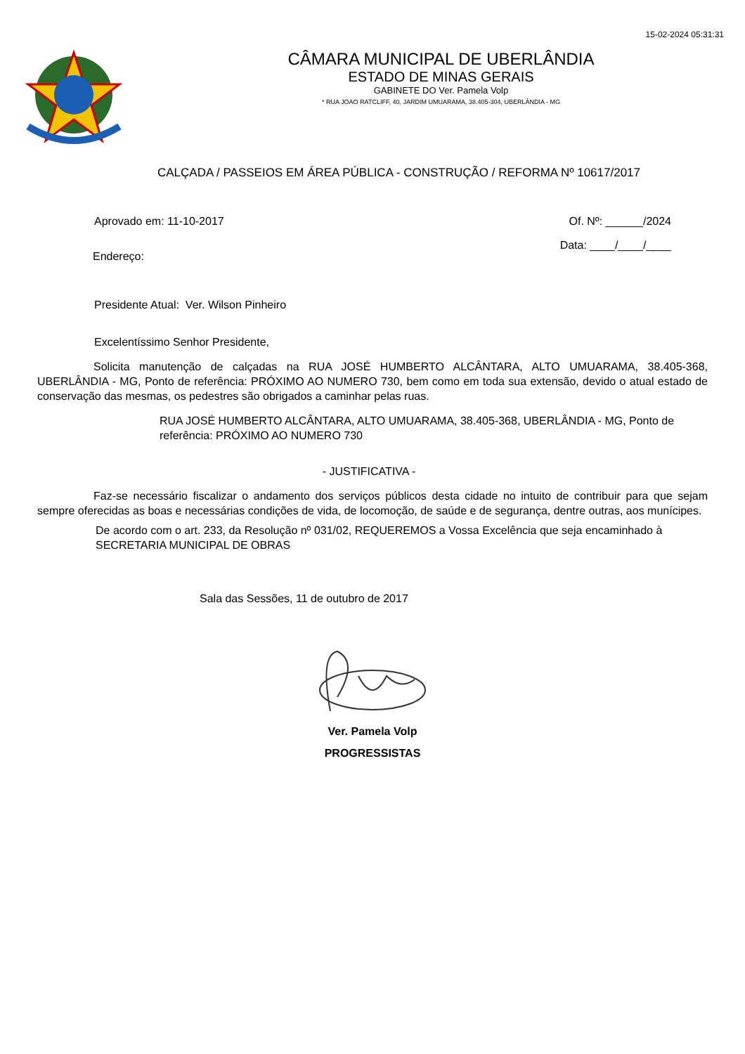15-02-2024 05:31:31
CÂMARA MUNICIPAL DE UBERLÂNDIA
ESTADO DE MINAS GERAIS
GABINETE DO Ver. Pamela Volp
* RUA JOAO RATCLIFF, 40, JARDIM UMUARAMA, 38.405-304, UBERLÂNDIA - MG
CALÇADA / PASSEIOS EM ÁREA PÚBLICA - CONSTRUÇÃO / REFORMA Nº 10617/2017
Aprovado em: 11-10-2017 Of. Nº: ______/2024
Data: ____/____/____
Endereço:
Presidente Atual: Ver. Wilson Pinheiro
Excelentíssimo Senhor Presidente,
Solicita manutenção de calçadas na RUA JOSÉ HUMBERTO ALCÂNTARA, ALTO UMUARAMA, 38.405-368, UBERLÂNDIA - MG, Ponto de referência: PRÓXIMO AO NUMERO 730, bem como em toda sua extensão, devido o atual estado de conservação das mesmas, os pedestres são obrigados a caminhar pelas ruas.
RUA JOSÉ HUMBERTO ALCÂNTARA, ALTO UMUARAMA, 38.405-368, UBERLÂNDIA - MG, Ponto de referência: PRÓXIMO AO NUMERO 730
- JUSTIFICATIVA -
Faz-se necessário fiscalizar o andamento dos serviços públicos desta cidade no intuito de contribuir para que sejam sempre oferecidas as boas e necessárias condições de vida, de locomoção, de saúde e de segurança, dentre outras, aos munícipes.
De acordo com o art. 233, da Resolução nº 031/02, REQUEREMOS a Vossa Excelência que seja encaminhado à SECRETARIA MUNICIPAL DE OBRAS
Sala das Sessões, 11 de outubro de 2017
Ver. Pamela Volp
PROGRESSISTAS